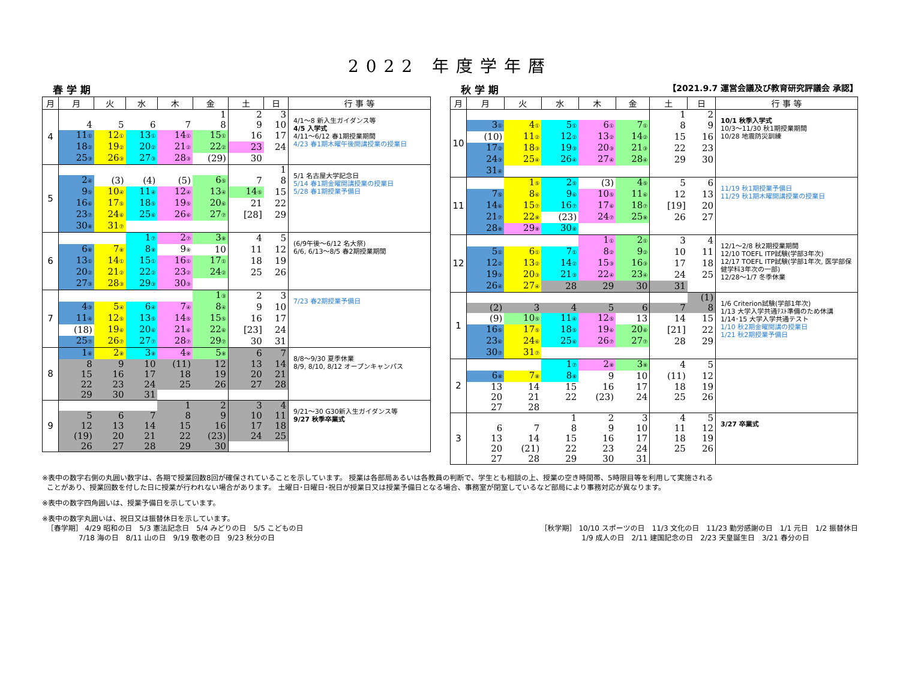2022 年度学年暦
春 学 期
| 月 | 月 | 火 | 水 | 木 | 金 | 土 | 日 | 行 事 等 |
| --- | --- | --- | --- | --- | --- | --- | --- | --- |
| 4 | | | | | 1 | 2 | 3 | 4/1～8 新入生ガイダンス等 4/5 入学式 4/11～6/12 春1期授業期間 4/23 春1期木曜午後開講授業の授業日 |
| | 4 | 5 | 6 | 7 | 8 | 9 | 10 | |
| | 11 ① | 12 ① | 13 ① | 14 ① | 15 ① | 16 | 17 | |
| | 18 ② | 19 ② | 20 ② | 21 ② | 22 ② | 23 | 24 | |
| | 25 ③ | 26 ③ | 27 ③ | 28 ③ | (29) | 30 | | |
| 5 | | | | | | | 1 | 5/1 名古屋大学記念日 5/14 春1期金曜開講授業の授業日 5/28 春1期授業予備日 |
| | 2 ④ | (3) | (4) | (5) | 6 ⑤ | 7 | 8 | |
| | 9 ⑤ | 10 ④ | 11 ④ | 12 ④ | 13 ④ | 14 ⑤ | 15 | |
| | 16 ⑥ | 17 ⑤ | 18 ⑤ | 19 ⑤ | 20 ⑥ | 21 | 22 | |
| | 23 ⑦ | 24 ⑥ | 25 ⑥ | 26 ⑥ | 27 ⑦ | [28] | 29 | |
| | 30 ⑧ | 31 ⑦ | | | | | | |
| 6 | | | 1 ⑦ | 2 ⑦ | 3 ⑧ | 4 | 5 | (6/9午後～6/12 名大祭) 6/6, 6/13～8/5 春2期授業期間 |
| | 6 ⑧ | 7 ⑧ | 8 ⑧ | 9 ⑧ | 10 | 11 | 12 | |
| | 13 ① | 14 ① | 15 ① | 16 ① | 17 ① | 18 | 19 | |
| | 20 ② | 21 ② | 22 ② | 23 ② | 24 ② | 25 | 26 | |
| | 27 ③ | 28 ③ | 29 ③ | 30 ③ | | | | |
| 7 | | | | | 1 ③ | 2 | 3 | 7/23 春2期授業予備日 |
| | 4 ③ | 5 ④ | 6 ④ | 7 ④ | 8 ④ | 9 | 10 | |
| | 11 ④ | 12 ⑤ | 13 ⑤ | 14 ⑤ | 15 ⑤ | 16 | 17 | |
| | (18) | 19 ⑥ | 20 ⑥ | 21 ⑥ | 22 ⑥ | [23] | 24 | |
| | 25 ⑦ | 26 ⑦ | 27 ⑦ | 28 ⑦ | 29 ⑦ | 30 | 31 | |
| 8 | 1 ⑧ | 2 ⑧ | 3 ⑧ | 4 ⑧ | 5 ⑧ | 6 | 7 | 8/8～9/30 夏季休業 8/9, 8/10, 8/12 オープンキャンパス |
| | 8 | 9 | 10 | (11) | 12 | 13 | 14 | |
| | 15 | 16 | 17 | 18 | 19 | 20 | 21 | |
| | 22 | 23 | 24 | 25 | 26 | 27 | 28 | |
| | 29 | 30 | 31 | | | | | |
| 9 | | | | 1 | 2 | 3 | 4 | 9/21～30 G30新入生ガイダンス等 9/27 秋季卒業式 |
| | 5 | 6 | 7 | 8 | 9 | 10 | 11 | |
| | 12 | 13 | 14 | 15 | 16 | 17 | 18 | |
| | (19) | 20 | 21 | 22 | (23) | 24 | 25 | |
| | 26 | 27 | 28 | 29 | 30 | | | |
秋 学 期 【2021.9.7 運営会議及び教育研究評議会 承認】
| 月 | 月 | 火 | 水 | 木 | 金 | 土 | 日 | 行 事 等 |
| --- | --- | --- | --- | --- | --- | --- | --- | --- |
| 10 | | | | | | 1 | 2 | 10/1 秋季入学式 10/3～11/30 秋1期授業期間 10/28 地震防災訓練 |
| | 3 ① | 4 ① | 5 ① | 6 ① | 7 ① | 8 | 9 | |
| | (10) | 11 ② | 12 ② | 13 ② | 14 ② | 15 | 16 | |
| | 17 ② | 18 ③ | 19 ③ | 20 ③ | 21 ③ | 22 | 23 | |
| | 24 ③ | 25 ④ | 26 ④ | 27 ④ | 28 ④ | 29 | 30 | |
| | 31 ④ | | | | | | | |
| 11 | | 1 ⑤ | 2 ⑤ | (3) | 4 ⑤ | 5 | 6 | 11/19 秋1期授業予備日 11/29 秋1期木曜開講授業の授業日 |
| | 7 ⑤ | 8 ⑥ | 9 ⑥ | 10 ⑤ | 11 ⑥ | 12 | 13 | |
| | 14 ⑥ | 15 ⑦ | 16 ⑦ | 17 ⑥ | 18 ⑦ | [19] | 20 | |
| | 21 ⑦ | 22 ⑧ | (23) | 24 ⑦ | 25 ⑧ | 26 | 27 | |
| | 28 ⑧ | 29 ⑧ | 30 ⑧ | | | | | |
| 12 | | | | 1 ① | 2 ① | 3 | 4 | 12/1～2/8 秋2期授業期間 12/10 TOEFL ITP試験(学部3年次) 12/17 TOEFL ITP試験(学部1年次, 医学部保健学科3年次の一部) 12/28～1/7 冬季休業 |
| | 5 ① | 6 ① | 7 ① | 8 ② | 9 ② | 10 | 11 | |
| | 12 ② | 13 ② | 14 ② | 15 ③ | 16 ③ | 17 | 18 | |
| | 19 ③ | 20 ③ | 21 ③ | 22 ④ | 23 ④ | 24 | 25 | |
| | 26 ④ | 27 ④ | 28 | 29 | 30 | 31 | | |
| 1 | | | | | | | (1) | 1/6 Criterion試験(学部1年次) 1/13 大学入学共通ﾃｽﾄ準備のため休講 1/14･15 大学入学共通テスト 1/10 秋2期金曜開講の授業日 1/21 秋2期授業予備日 |
| | (2) | 3 | 4 | 5 | 6 | 7 | 8 | |
| | (9) | 10 ⑤ | 11 ④ | 12 ⑤ | 13 | 14 | 15 | |
| | 16 ⑤ | 17 ⑤ | 18 ⑤ | 19 ⑥ | 20 ⑥ | [21] | 22 | |
| | 23 ⑥ | 24 ⑥ | 25 ⑥ | 26 ⑦ | 27 ⑦ | 28 | 29 | |
| | 30 ⑦ | 31 ⑦ | | | | | | |
| 2 | | | 1 ⑦ | 2 ⑧ | 3 ⑧ | 4 | 5 | |
| | 6 ⑧ | 7 ⑧ | 8 ⑧ | 9 | 10 | (11) | 12 | |
| | 13 | 14 | 15 | 16 | 17 | 18 | 19 | |
| | 20 | 21 | 22 | (23) | 24 | 25 | 26 | |
| | 27 | 28 | | | | | | |
| 3 | | | 1 | 2 | 3 | 4 | 5 | 3/27 卒業式 |
| | 6 | 7 | 8 | 9 | 10 | 11 | 12 | |
| | 13 | 14 | 15 | 16 | 17 | 18 | 19 | |
| | 20 | (21) | 22 | 23 | 24 | 25 | 26 | |
| | 27 | 28 | 29 | 30 | 31 | | | |
※表中の数字右側の丸囲い数字は、各期で授業回数8回が確保されていることを示しています。 授業は各部局あるいは各教員の判断で、学生とも相談の上、授業の空き時間帯、5時限目等を利用して実施される
ことがあり、授業回数を付した日に授業が行われない場合があります。 土曜日･日曜日･祝日が授業日又は授業予備日となる場合、事務室が閉室しているなど部局により事務対応が異なります。
※表中の数字四角囲いは、授業予備日を示しています。
※表中の数字丸囲いは、祝日又は振替休日を示しています。
［春学期］ 4/29 昭和の日　5/3 憲法記念日　5/4 みどりの日　5/5 こどもの日
7/18 海の日　8/11 山の日　9/19 敬老の日　9/23 秋分の日
［秋学期］ 10/10 スポーツの日　11/3 文化の日　11/23 勤労感謝の日　1/1 元日　1/2 振替休日
1/9 成人の日　2/11 建国記念の日　2/23 天皇誕生日　3/21 春分の日